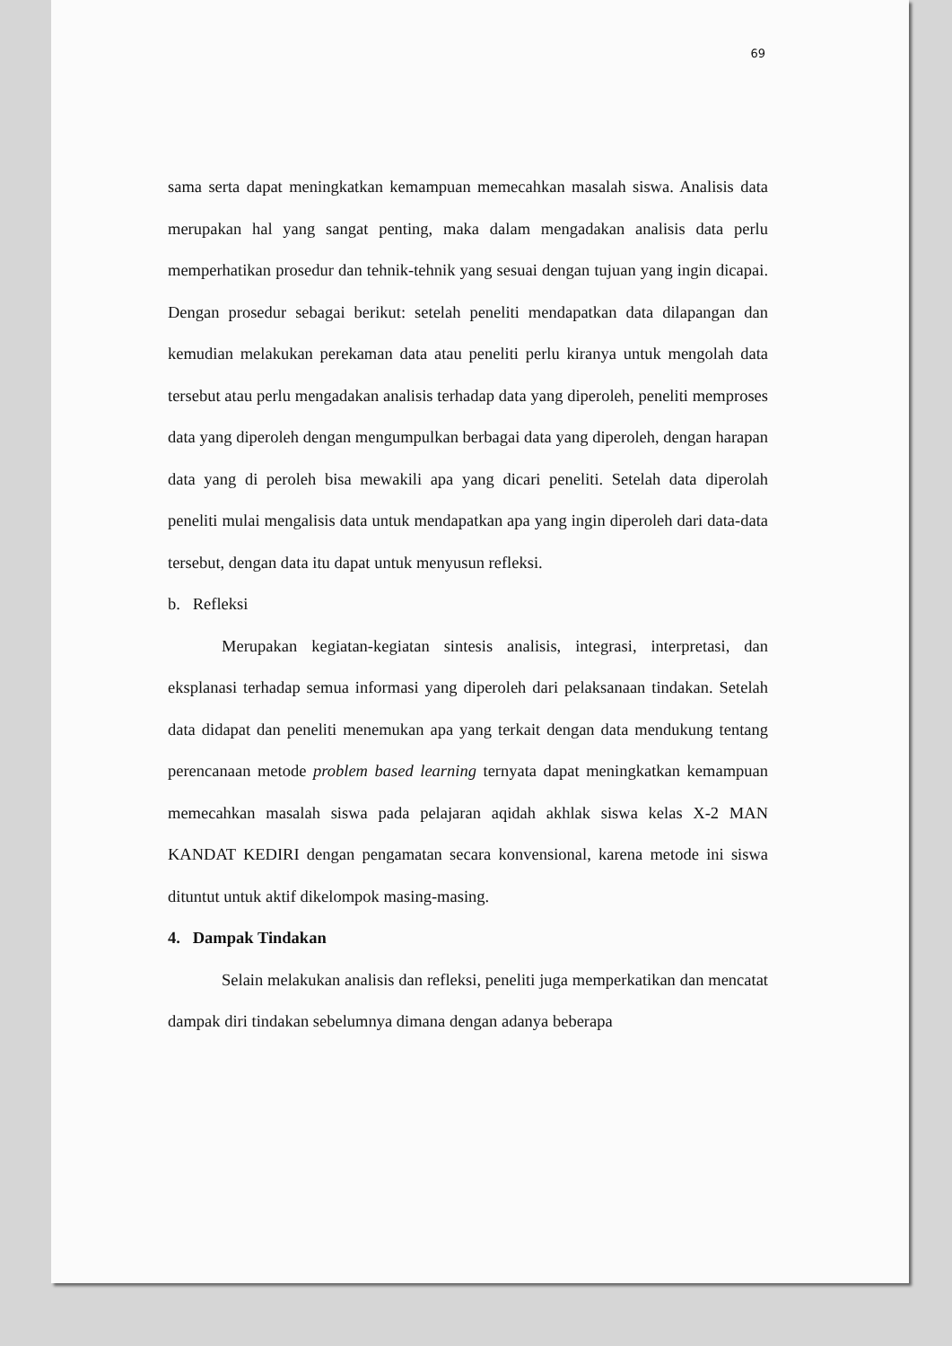69
sama serta dapat meningkatkan kemampuan memecahkan masalah siswa. Analisis data merupakan hal yang sangat penting, maka dalam mengadakan analisis data perlu memperhatikan prosedur dan tehnik-tehnik yang sesuai dengan tujuan yang ingin dicapai. Dengan prosedur sebagai berikut: setelah peneliti mendapatkan data dilapangan dan kemudian melakukan perekaman data atau peneliti perlu kiranya untuk mengolah data tersebut atau perlu mengadakan analisis terhadap data yang diperoleh, peneliti memproses data yang diperoleh dengan mengumpulkan berbagai data yang diperoleh, dengan harapan data yang di peroleh bisa mewakili apa yang dicari peneliti. Setelah data diperolah peneliti mulai mengalisis data untuk mendapatkan apa yang ingin diperoleh dari data-data tersebut, dengan data itu dapat untuk menyusun refleksi.
b. Refleksi
Merupakan kegiatan-kegiatan sintesis analisis, integrasi, interpretasi, dan eksplanasi terhadap semua informasi yang diperoleh dari pelaksanaan tindakan. Setelah data didapat dan peneliti menemukan apa yang terkait dengan data mendukung tentang perencanaan metode problem based learning ternyata dapat meningkatkan kemampuan memecahkan masalah siswa pada pelajaran aqidah akhlak siswa kelas X-2 MAN KANDAT KEDIRI dengan pengamatan secara konvensional, karena metode ini siswa dituntut untuk aktif dikelompok masing-masing.
4. Dampak Tindakan
Selain melakukan analisis dan refleksi, peneliti juga memperkatikan dan mencatat dampak diri tindakan sebelumnya dimana dengan adanya beberapa